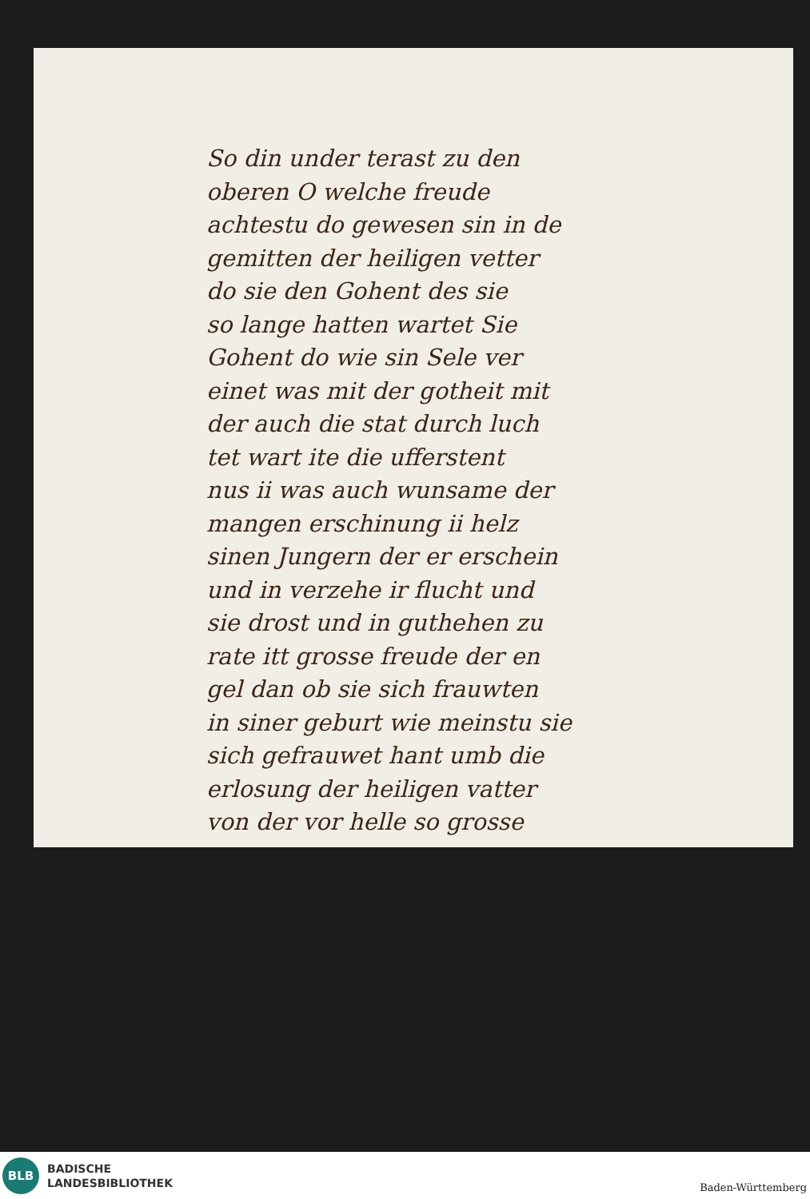So din under terast zu den
oberen O welche freude
achtestu do gewesen sin in de
gemitten der heiligen vetter
do sie den Gohent des sie
so lange hatten wartet Sie
Gohent do wie sin Sele ver
einet was mit der gotheit mit
der auch die stat durch luch
tet wart ite die ufferstent
nus ii was auch wunsame der
mangen erschinung ii helz
sinen Jungern der er erschein
und in verzehe ir flucht und
sie drost und in guthehen zu
rate itt grosse freude der en
gel dan ob sie sich frauwten
in siner geburt wie meinstu sie
sich gefrauwet hant umb die
erlosung der heiligen vatter
von der vor helle so grosse
BLB
BADISCHE
LANDESBIBLIOTHEK
Baden-Württemberg